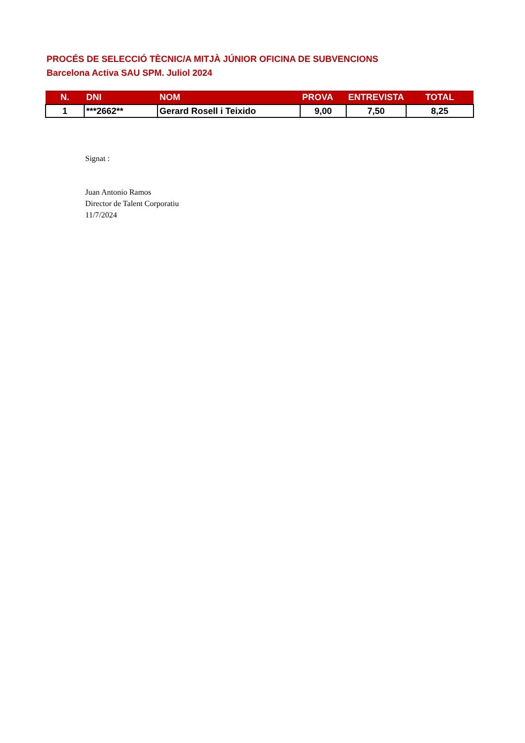PROCÉS DE SELECCIÓ TÈCNIC/A MITJÀ JÚNIOR OFICINA DE SUBVENCIONS
Barcelona Activa SAU SPM. Juliol 2024
| N. | DNI | NOM | PROVA | ENTREVISTA | TOTAL |
| --- | --- | --- | --- | --- | --- |
| 1 | ***2662** | Gerard Rosell i Teixido | 9,00 | 7,50 | 8,25 |
Signat :
Juan Antonio Ramos
Director de Talent Corporatiu
11/7/2024